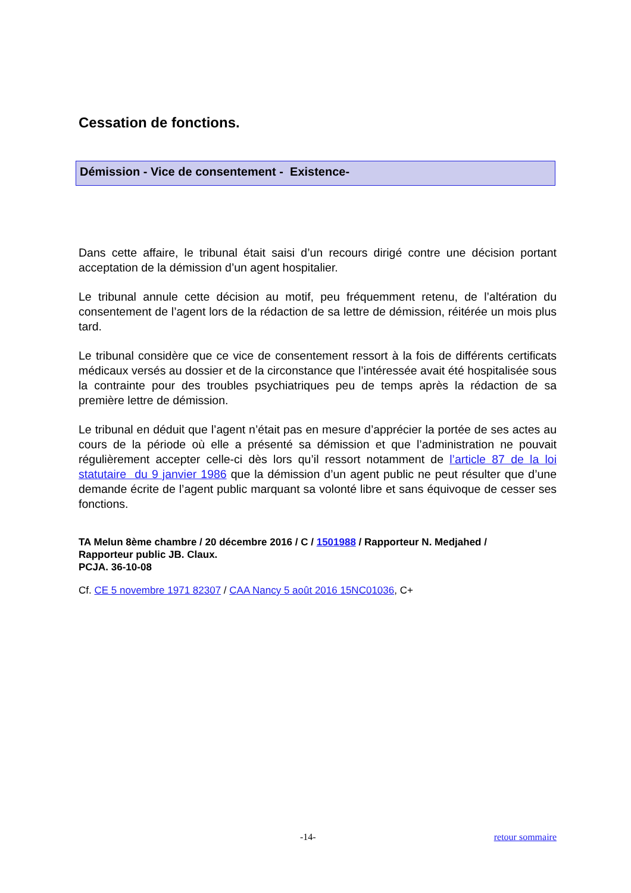Cessation de fonctions.
Démission - Vice de consentement - Existence-
Dans cette affaire, le tribunal était saisi d’un recours dirigé contre une décision portant acceptation de la démission d’un agent hospitalier.
Le tribunal annule cette décision au motif, peu fréquemment retenu, de l’altération du consentement de l’agent lors de la rédaction de sa lettre de démission, réitérée un mois plus tard.
Le tribunal considère que ce vice de consentement ressort à la fois de différents certificats médicaux versés au dossier et de la circonstance que l’intéressée avait été hospitalisée sous la contrainte pour des troubles psychiatriques peu de temps après la rédaction de sa première lettre de démission.
Le tribunal en déduit que l’agent n’était pas en mesure d’apprécier la portée de ses actes au cours de la période où elle a présenté sa démission et que l’administration ne pouvait régulièrement accepter celle-ci dès lors qu’il ressort notamment de l’article 87 de la loi statutaire du 9 janvier 1986 que la démission d’un agent public ne peut résulter que d’une demande écrite de l’agent public marquant sa volonté libre et sans équivoque de cesser ses fonctions.
TA Melun 8ème chambre / 20 décembre 2016 / C / 1501988 / Rapporteur N. Medjahed /
Rapporteur public JB. Claux.
PCJA. 36-10-08
Cf. CE 5 novembre 1971 82307 / CAA Nancy 5 août 2016 15NC01036, C+
-14- retour sommaire